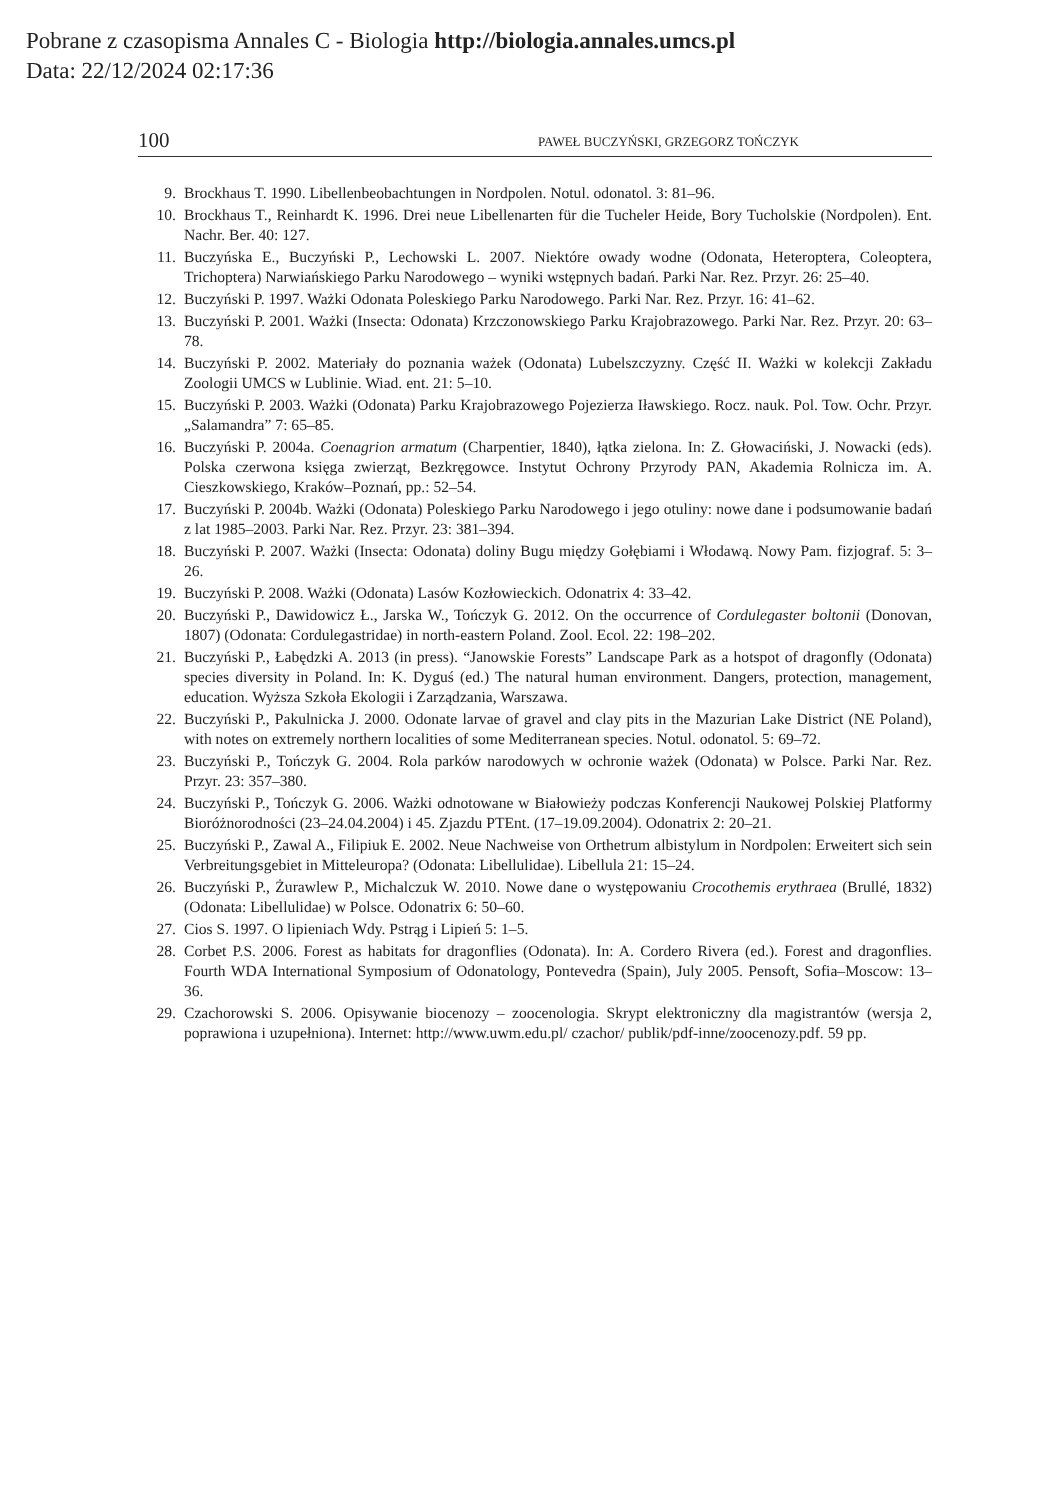Pobrane z czasopisma Annales C - Biologia http://biologia.annales.umcs.pl
Data: 22/12/2024 02:17:36
100 PAWEŁ BUCZYŃSKI, GRZEGORZ TOŃCZYK
9. Brockhaus T. 1990. Libellenbeobachtungen in Nordpolen. Notul. odonatol. 3: 81–96.
10. Brockhaus T., Reinhardt K. 1996. Drei neue Libellenarten für die Tucheler Heide, Bory Tucholskie (Nordpolen). Ent. Nachr. Ber. 40: 127.
11. Buczyńska E., Buczyński P., Lechowski L. 2007. Niektóre owady wodne (Odonata, Heteroptera, Coleoptera, Trichoptera) Narwiańskiego Parku Narodowego – wyniki wstępnych badań. Parki Nar. Rez. Przyr. 26: 25–40.
12. Buczyński P. 1997. Ważki Odonata Poleskiego Parku Narodowego. Parki Nar. Rez. Przyr. 16: 41–62.
13. Buczyński P. 2001. Ważki (Insecta: Odonata) Krzczonowskiego Parku Krajobrazowego. Parki Nar. Rez. Przyr. 20: 63–78.
14. Buczyński P. 2002. Materiały do poznania ważek (Odonata) Lubelszczyzny. Część II. Ważki w kolekcji Zakładu Zoologii UMCS w Lublinie. Wiad. ent. 21: 5–10.
15. Buczyński P. 2003. Ważki (Odonata) Parku Krajobrazowego Pojezierza Iławskiego. Rocz. nauk. Pol. Tow. Ochr. Przyr. „Salamandra” 7: 65–85.
16. Buczyński P. 2004a. Coenagrion armatum (Charpentier, 1840), łątka zielona. In: Z. Głowaciński, J. Nowacki (eds). Polska czerwona księga zwierząt, Bezkręgowce. Instytut Ochrony Przyrody PAN, Akademia Rolnicza im. A. Cieszkowskiego, Kraków–Poznań, pp.: 52–54.
17. Buczyński P. 2004b. Ważki (Odonata) Poleskiego Parku Narodowego i jego otuliny: nowe dane i podsumowanie badań z lat 1985–2003. Parki Nar. Rez. Przyr. 23: 381–394.
18. Buczyński P. 2007. Ważki (Insecta: Odonata) doliny Bugu między Gołębiami i Włodawą. Nowy Pam. fizjograf. 5: 3–26.
19. Buczyński P. 2008. Ważki (Odonata) Lasów Kozłowieckich. Odonatrix 4: 33–42.
20. Buczyński P., Dawidowicz Ł., Jarska W., Tończyk G. 2012. On the occurrence of Cordulegaster boltonii (Donovan, 1807) (Odonata: Cordulegastridae) in north-eastern Poland. Zool. Ecol. 22: 198–202.
21. Buczyński P., Łabędzki A. 2013 (in press). “Janowskie Forests” Landscape Park as a hotspot of dragonfly (Odonata) species diversity in Poland. In: K. Dyguś (ed.) The natural human environment. Dangers, protection, management, education. Wyższa Szkoła Ekologii i Zarządzania, Warszawa.
22. Buczyński P., Pakulnicka J. 2000. Odonate larvae of gravel and clay pits in the Mazurian Lake District (NE Poland), with notes on extremely northern localities of some Mediterranean species. Notul. odonatol. 5: 69–72.
23. Buczyński P., Tończyk G. 2004. Rola parków narodowych w ochronie ważek (Odonata) w Polsce. Parki Nar. Rez. Przyr. 23: 357–380.
24. Buczyński P., Tończyk G. 2006. Ważki odnotowane w Białowieży podczas Konferencji Naukowej Polskiej Platformy Bioróżnorodności (23–24.04.2004) i 45. Zjazdu PTEnt. (17–19.09.2004). Odonatrix 2: 20–21.
25. Buczyński P., Zawal A., Filipiuk E. 2002. Neue Nachweise von Orthetrum albistylum in Nordpolen: Erweitert sich sein Verbreitungsgebiet in Mitteleuropa? (Odonata: Libellulidae). Libellula 21: 15–24.
26. Buczyński P., Żurawlew P., Michalczuk W. 2010. Nowe dane o występowaniu Crocothemis erythraea (Brullé, 1832) (Odonata: Libellulidae) w Polsce. Odonatrix 6: 50–60.
27. Cios S. 1997. O lipieniach Wdy. Pstrąg i Lipień 5: 1–5.
28. Corbet P.S. 2006. Forest as habitats for dragonflies (Odonata). In: A. Cordero Rivera (ed.). Forest and dragonflies. Fourth WDA International Symposium of Odonatology, Pontevedra (Spain), July 2005. Pensoft, Sofia–Moscow: 13–36.
29. Czachorowski S. 2006. Opisywanie biocenozy – zoocenologia. Skrypt elektroniczny dla magistrantów (wersja 2, poprawiona i uzupełniona). Internet: http://www.uwm.edu.pl/ czachor/ publik/pdf-inne/zoocenozy.pdf. 59 pp.